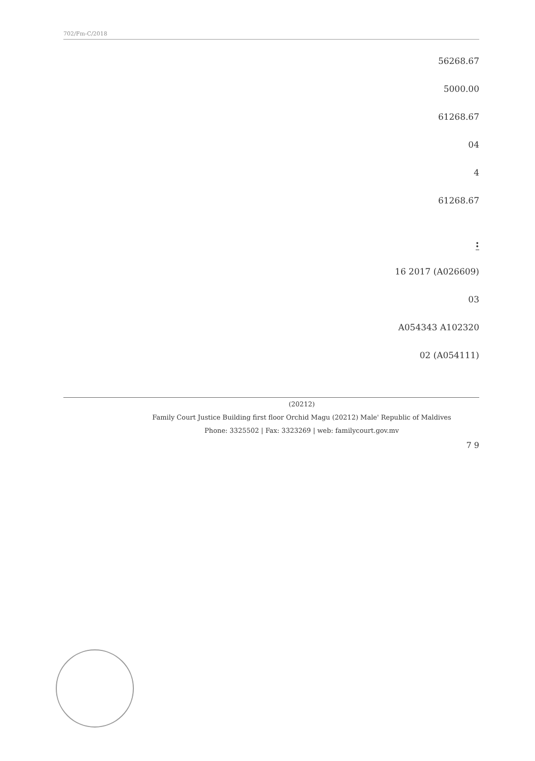702/Fm-C/2018
56268.67
5000.00
61268.67
04
4
61268.67
:
(A026609) 16 2017
03
A054343 A102320
(A054111) 02
(20212)
Family Court Justice Building first floor Orchid Magu (20212) Male' Republic of Maldives
Phone: 3325502 | Fax: 3323269 | web: familycourt.gov.mv
7 9